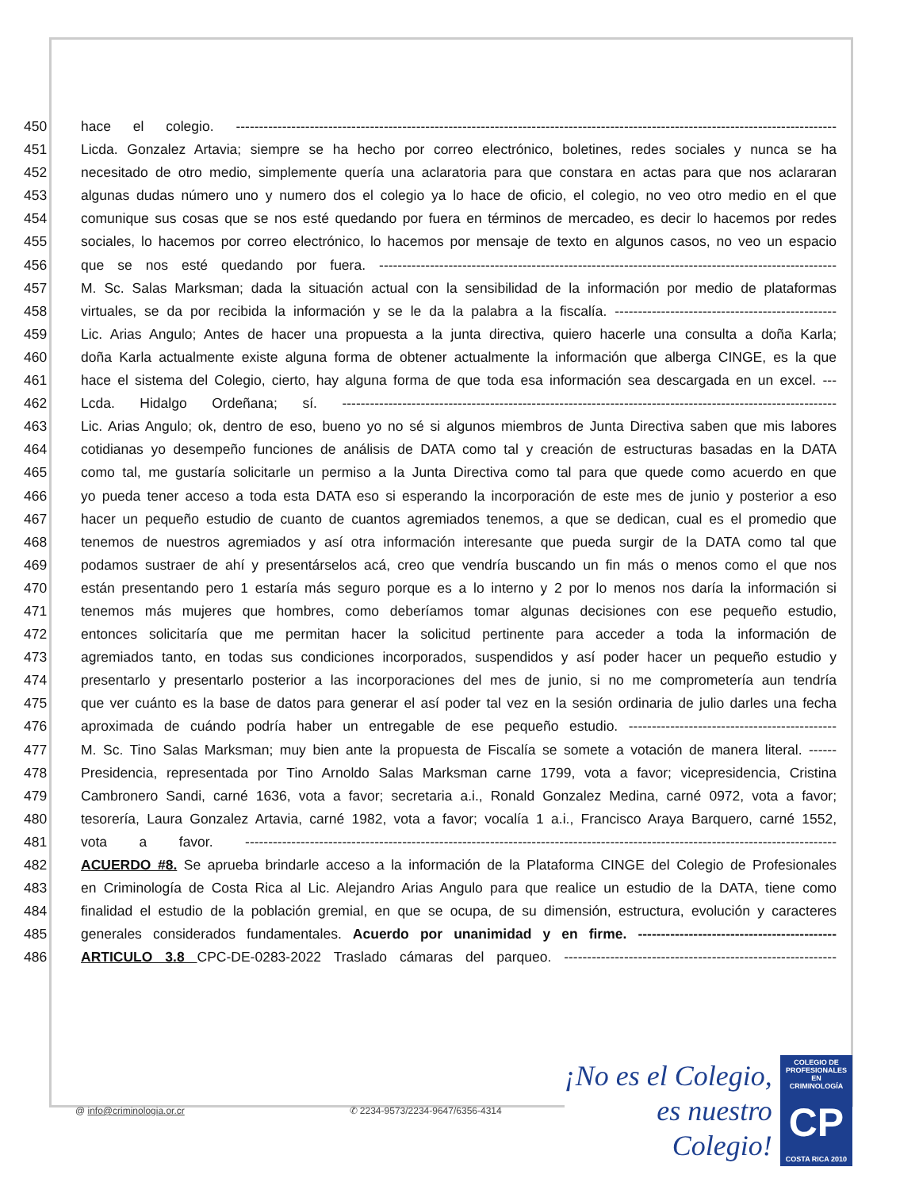450 hace el colegio. ----------------------------------------------------------------------------------------------------------------------------------
451 Licda. Gonzalez Artavia; siempre se ha hecho por correo electrónico, boletines, redes sociales y nunca se ha
452 necesitado de otro medio, simplemente quería una aclaratoria para que constara en actas para que nos aclararan
453 algunas dudas número uno y numero dos el colegio ya lo hace de oficio, el colegio, no veo otro medio en el que
454 comunique sus cosas que se nos esté quedando por fuera en términos de mercadeo, es decir lo hacemos por redes
455 sociales, lo hacemos por correo electrónico, lo hacemos por mensaje de texto en algunos casos, no veo un espacio
456 que se nos esté quedando por fuera. ---------------------------------------------------------------------------------------------------
457 M. Sc. Salas Marksman; dada la situación actual con la sensibilidad de la información por medio de plataformas
458 virtuales, se da por recibida la información y se le da la palabra a la fiscalía. ------------------------------------------------
459 Lic. Arias Angulo; Antes de hacer una propuesta a la junta directiva, quiero hacerle una consulta a doña Karla;
460 doña Karla actualmente existe alguna forma de obtener actualmente la información que alberga CINGE, es la que
461 hace el sistema del Colegio, cierto, hay alguna forma de que toda esa información sea descargada en un excel. ---
462 Lcda. Hidalgo Ordeñana; sí. -----------------------------------------------------------------------------------------------------------
463 Lic. Arias Angulo; ok, dentro de eso, bueno yo no sé si algunos miembros de Junta Directiva saben que mis labores
464 cotidianas yo desempeño funciones de análisis de DATA como tal y creación de estructuras basadas en la DATA
465 como tal, me gustaría solicitarle un permiso a la Junta Directiva como tal para que quede como acuerdo en que
466 yo pueda tener acceso a toda esta DATA eso si esperando la incorporación de este mes de junio y posterior a eso
467 hacer un pequeño estudio de cuanto de cuantos agremiados tenemos, a que se dedican, cual es el promedio que
468 tenemos de nuestros agremiados y así otra información interesante que pueda surgir de la DATA como tal que
469 podamos sustraer de ahí y presentárselos acá, creo que vendría buscando un fin más o menos como el que nos
470 están presentando pero 1 estaría más seguro porque es a lo interno y 2 por lo menos nos daría la información si
471 tenemos más mujeres que hombres, como deberíamos tomar algunas decisiones con ese pequeño estudio,
472 entonces solicitaría que me permitan hacer la solicitud pertinente para acceder a toda la información de
473 agremiados tanto, en todas sus condiciones incorporados, suspendidos y así poder hacer un pequeño estudio y
474 presentarlo y presentarlo posterior a las incorporaciones del mes de junio, si no me comprometería aun tendría
475 que ver cuánto es la base de datos para generar el así poder tal vez en la sesión ordinaria de julio darles una fecha
476 aproximada de cuándo podría haber un entregable de ese pequeño estudio. ---------------------------------------------
477 M. Sc. Tino Salas Marksman; muy bien ante la propuesta de Fiscalía se somete a votación de manera literal. ------
478 Presidencia, representada por Tino Arnoldo Salas Marksman carne 1799, vota a favor; vicepresidencia, Cristina
479 Cambronero Sandi, carné 1636, vota a favor; secretaria a.i., Ronald Gonzalez Medina, carné 0972, vota a favor;
480 tesorería, Laura Gonzalez Artavia, carné 1982, vota a favor; vocalía 1 a.i., Francisco Araya Barquero, carné 1552,
481 vota a favor. --------------------------------------------------------------------------------------------------------------------------------
482 ACUERDO #8. Se aprueba brindarle acceso a la información de la Plataforma CINGE del Colegio de Profesionales
483 en Criminología de Costa Rica al Lic. Alejandro Arias Angulo para que realice un estudio de la DATA, tiene como
484 finalidad el estudio de la población gremial, en que se ocupa, de su dimensión, estructura, evolución y caracteres
485 generales considerados fundamentales. Acuerdo por unanimidad y en firme. -------------------------------------------
486 ARTICULO 3.8 CPC-DE-0283-2022 Traslado cámaras del parqueo. -----------------------------------------------------------
@ info@criminologia.or.cr ✆ 2234-9573/2234-9647/6356-4314
¡No es el Colegio,
es nuestro Colegio!
COLEGIO DE PROFESIONALES EN
CRIMINOLOGÍA
CP
COSTA RICA 2010